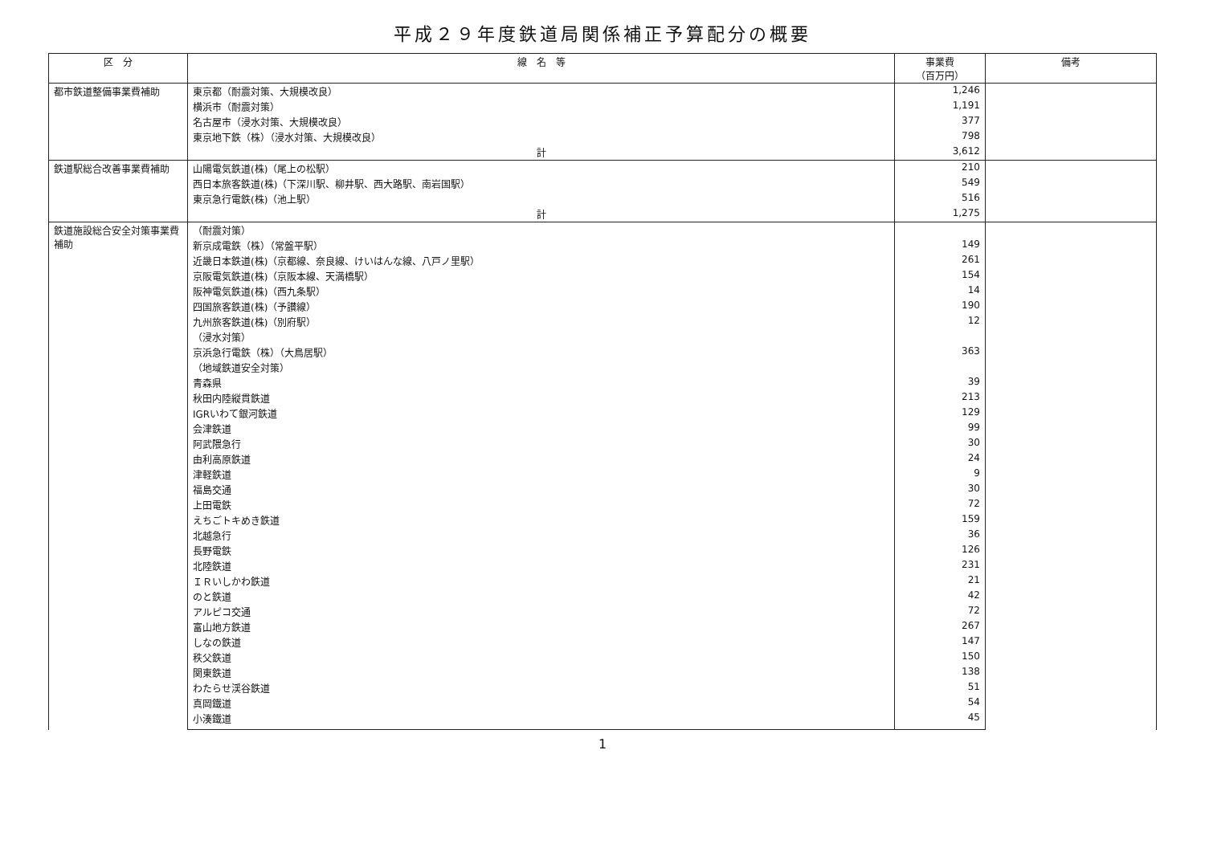平成２９年度鉄道局関係補正予算配分の概要
| 区 分 | 線 名 等 | 事業費 （百万円） | 備考 |
| --- | --- | --- | --- |
| 都市鉄道整備事業費補助 | 東京都（耐震対策、大規模改良） | 1,246 | |
| | 横浜市（耐震対策） | 1,191 | |
| | 名古屋市（浸水対策、大規模改良） | 377 | |
| | 東京地下鉄（株）（浸水対策、大規模改良） | 798 | |
| | 計 | 3,612 | |
| 鉄道駅総合改善事業費補助 | 山陽電気鉄道(株)（尾上の松駅） | 210 | |
| | 西日本旅客鉄道(株)（下深川駅、柳井駅、西大路駅、南岩国駅） | 549 | |
| | 東京急行電鉄(株)（池上駅） | 516 | |
| | 計 | 1,275 | |
| 鉄道施設総合安全対策事業費補助 | （耐震対策） | | |
| | 新京成電鉄（株）（常盤平駅） | 149 | |
| | 近畿日本鉄道(株)（京都線、奈良線、けいはんな線、八戸ノ里駅） | 261 | |
| | 京阪電気鉄道(株)（京阪本線、天満橋駅） | 154 | |
| | 阪神電気鉄道(株)（西九条駅） | 14 | |
| | 四国旅客鉄道(株)（予讃線） | 190 | |
| | 九州旅客鉄道(株)（別府駅） | 12 | |
| | （浸水対策） | | |
| | 京浜急行電鉄（株）（大鳥居駅） | 363 | |
| | （地域鉄道安全対策） | | |
| | 青森県 | 39 | |
| | 秋田内陸縦貫鉄道 | 213 | |
| | IGRいわて銀河鉄道 | 129 | |
| | 会津鉄道 | 99 | |
| | 阿武隈急行 | 30 | |
| | 由利高原鉄道 | 24 | |
| | 津軽鉄道 | 9 | |
| | 福島交通 | 30 | |
| | 上田電鉄 | 72 | |
| | えちごトキめき鉄道 | 159 | |
| | 北越急行 | 36 | |
| | 長野電鉄 | 126 | |
| | 北陸鉄道 | 231 | |
| | ＩＲいしかわ鉄道 | 21 | |
| | のと鉄道 | 42 | |
| | アルピコ交通 | 72 | |
| | 富山地方鉄道 | 267 | |
| | しなの鉄道 | 147 | |
| | 秩父鉄道 | 150 | |
| | 関東鉄道 | 138 | |
| | わたらせ渓谷鉄道 | 51 | |
| | 真岡鐵道 | 54 | |
| | 小湊鐵道 | 45 | |
1